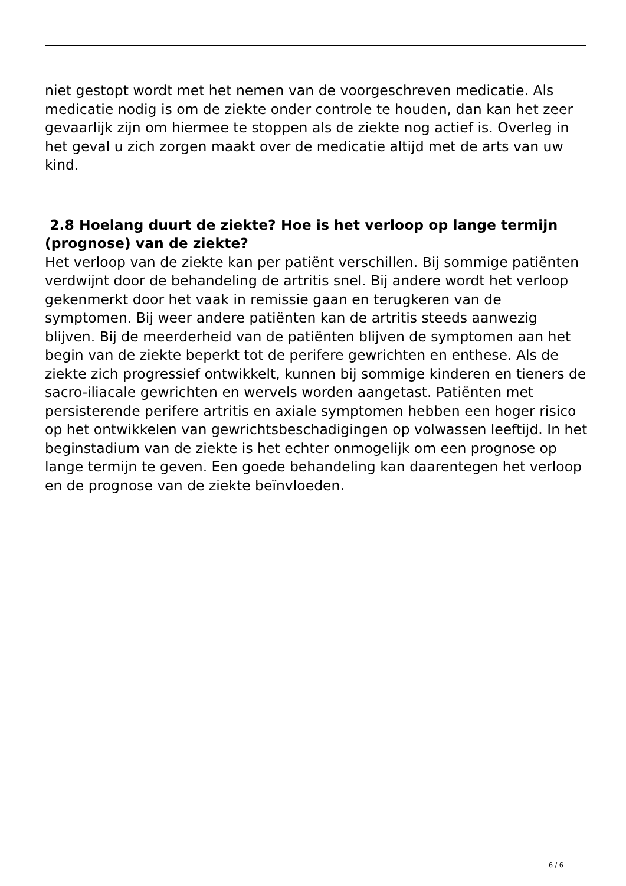niet gestopt wordt met het nemen van de voorgeschreven medicatie. Als medicatie nodig is om de ziekte onder controle te houden, dan kan het zeer gevaarlijk zijn om hiermee te stoppen als de ziekte nog actief is. Overleg in het geval u zich zorgen maakt over de medicatie altijd met de arts van uw kind.
2.8 Hoelang duurt de ziekte? Hoe is het verloop op lange termijn (prognose) van de ziekte?
Het verloop van de ziekte kan per patiënt verschillen. Bij sommige patiënten verdwijnt door de behandeling de artritis snel. Bij andere wordt het verloop gekenmerkt door het vaak in remissie gaan en terugkeren van de symptomen. Bij weer andere patiënten kan de artritis steeds aanwezig blijven. Bij de meerderheid van de patiënten blijven de symptomen aan het begin van de ziekte beperkt tot de perifere gewrichten en enthese. Als de ziekte zich progressief ontwikkelt, kunnen bij sommige kinderen en tieners de sacro-iliacale gewrichten en wervels worden aangetast. Patiënten met persisterende perifere artritis en axiale symptomen hebben een hoger risico op het ontwikkelen van gewrichtsbeschadigingen op volwassen leeftijd. In het beginstadium van de ziekte is het echter onmogelijk om een prognose op lange termijn te geven. Een goede behandeling kan daarentegen het verloop en de prognose van de ziekte beïnvloeden.
6 / 6